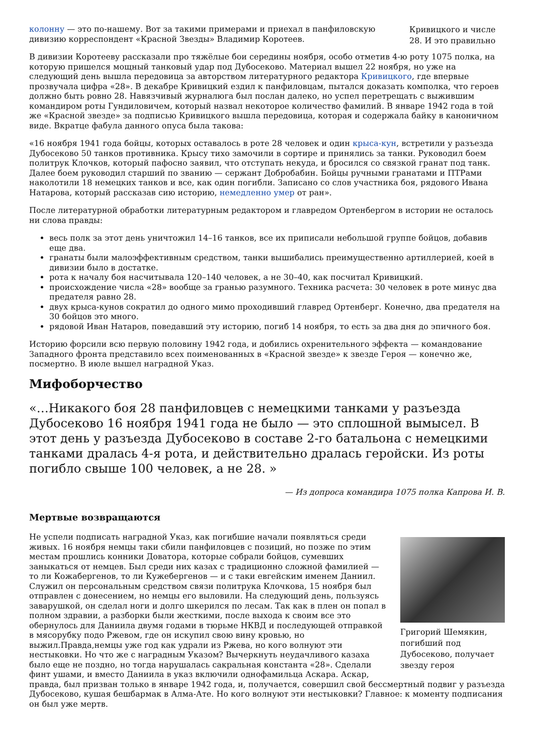Кривицкого и числе 28. И это правильно
колонну — это по-нашему. Вот за такими примерами и приехал в панфиловскую дивизию корреспондент «Красной Звезды» Владимир Коротеев.
В дивизии Коротееву рассказали про тяжёлые бои середины ноября, особо отметив 4-ю роту 1075 полка, на которую пришелся мощный танковый удар под Дубосеково. Материал вышел 22 ноября, но уже на следующий день вышла передовица за авторством литературного редактора Кривицкого, где впервые прозвучала цифра «28». В декабре Кривицкий ездил к панфиловцам, пытался доказать комполка, что героев должно быть ровно 28. Навязчивый журналюга был послан далеко, но успел перетрещать с выжившим командиром роты Гундиловичем, который назвал некоторое количество фамилий. В январе 1942 года в той же «Красной звезде» за подписью Кривицкого вышла передовица, которая и содержала байку в каноничном виде. Вкратце фабула данного опуса была такова:
«16 ноября 1941 года бойцы, которых оставалось в роте 28 человек и один крыса-кун, встретили у разъезда Дубосеково 50 танков противника. Крысу тихо замочили в сортире и принялись за танки. Руководил боем политрук Клочков, который пафосно заявил, что отступать некуда, и бросился со связкой гранат под танк. Далее боем руководил старший по званию — сержант Добробабин. Бойцы ручными гранатами и ПТРами наколотили 18 немецких танков и все, как один погибли. Записано со слов участника боя, рядового Ивана Натарова, который рассказав сию историю, немедленно умер от ран».
После литературной обработки литературным редактором и главредом Ортенбергом в истории не осталось ни слова правды:
весь полк за этот день уничтожил 14–16 танков, все их приписали небольшой группе бойцов, добавив еще два.
гранаты были малоэффективным средством, танки вышибались преимущественно артиллерией, коей в дивизии было в достатке.
рота к началу боя насчитывала 120–140 человек, а не 30–40, как посчитал Кривицкий.
происхождение числа «28» вообще за гранью разумного. Техника расчета: 30 человек в роте минус два предателя равно 28.
двух крыса-кунов сократил до одного мимо проходивший главред Ортенберг. Конечно, два предателя на 30 бойцов это много.
рядовой Иван Натаров, поведавший эту историю, погиб 14 ноября, то есть за два дня до эпичного боя.
Историю форсили всю первую половину 1942 года, и добились охренительного эффекта — командование Западного фронта представило всех поименованных в «Красной звезде» к звезде Героя — конечно же, посмертно. В июле вышел наградной Указ.
Мифоборчество
«…Никакого боя 28 панфиловцев с немецкими танками у разъезда Дубосеково 16 ноября 1941 года не было — это сплошной вымысел. В этот день у разъезда Дубосеково в составе 2-го батальона с немецкими танками дралась 4-я рота, и действительно дралась геройски. Из роты погибло свыше 100 человек, а не 28. »
— Из допроса командира 1075 полка Капрова И. В.
Мертвые возвращаются
Григорий Шемякин, погибший под Дубосеково, получает звезду героя
Не успели подписать наградной Указ, как погибшие начали появляться среди живых. 16 ноября немцы таки сбили панфиловцев с позиций, но позже по этим местам прошлись конники Доватора, которые собрали бойцов, сумевших заныкаться от немцев. Был среди них казах с традиционно сложной фамилией — то ли Кожабергенов, то ли Кужебергенов — и с таки евгейским именем Даниил. Служил он персональным средством связи политрука Клочкова, 15 ноября был отправлен с донесением, но немцы его выловили. На следующий день, пользуясь заварушкой, он сделал ноги и долго шкерился по лесам. Так как в плен он попал в полном здравии, а разборки были жесткими, после выхода к своим все это обернулось для Даниила двумя годами в тюрьме НКВД и последующей отправкой в мясорубку подо Ржевом, где он искупил свою вину кровью, но выжил.Правда,немцы уже год как удрали из Ржева, но кого волнуют эти нестыковки. Но что же с наградным Указом? Вычеркнуть неудачливого казаха было еще не поздно, но тогда нарушалась сакральная константа «28». Сделали финт ушами, и вместо Даниила в указ включили однофамильца Аскара. Аскар, правда, был призван только в январе 1942 года, и, получается, совершил свой бессмертный подвиг у разъезда Дубосеково, кушая бешбармак в Алма-Ате. Но кого волнуют эти нестыковки? Главное: к моменту подписания он был уже мертв.